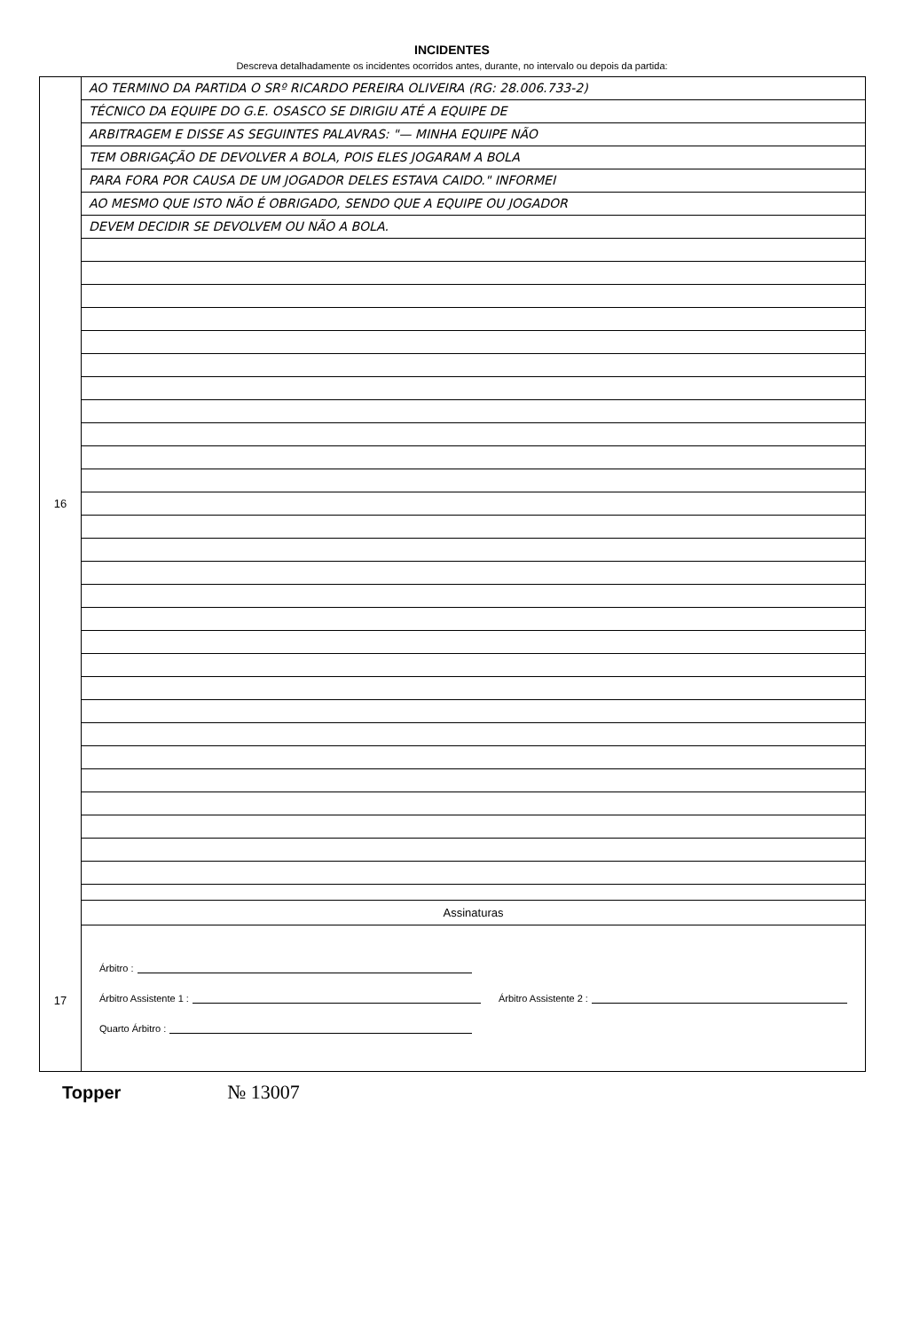INCIDENTES
Descreva detalhadamente os incidentes ocorridos antes, durante, no intervalo ou depois da partida:
16
17
AO TERMINO DA PARTIDA O SRº RICARDO PEREIRA OLIVEIRA (RG: 28.006.733-2)
TÉCNICO DA EQUIPE DO G.E. OSASCO SE DIRIGIU ATÉ A EQUIPE DE
ARBITRAGEM E DISSE AS SEGUINTES PALAVRAS: "— MINHA EQUIPE NÃO
TEM OBRIGAÇÃO DE DEVOLVER A BOLA, POIS ELES JOGARAM A BOLA
PARA FORA POR CAUSA DE UM JOGADOR DELES ESTAVA CAIDO." INFORMEI
AO MESMO QUE ISTO NÃO É OBRIGADO, SENDO QUE A EQUIPE OU JOGADOR
DEVEM DECIDIR SE DEVOLVEM OU NÃO A BOLA.
Assinaturas
Árbitro :
Árbitro Assistente 1 : Árbitro Assistente 2 :
Quarto Árbitro :
Topper № 13007